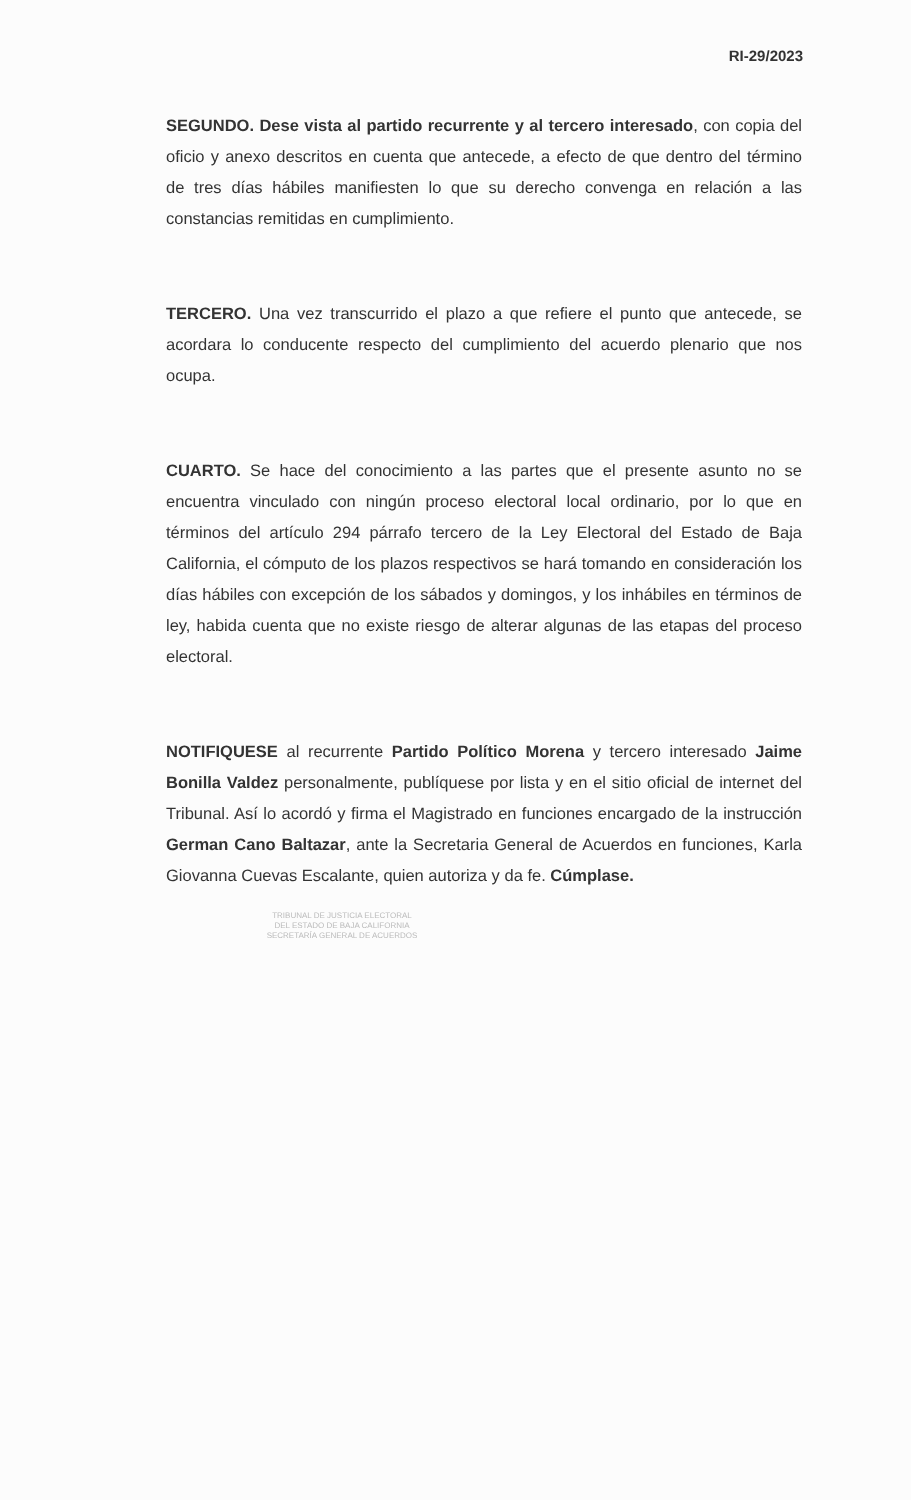RI-29/2023
SEGUNDO. Dese vista al partido recurrente y al tercero interesado, con copia del oficio y anexo descritos en cuenta que antecede, a efecto de que dentro del término de tres días hábiles manifiesten lo que su derecho convenga en relación a las constancias remitidas en cumplimiento.
TERCERO. Una vez transcurrido el plazo a que refiere el punto que antecede, se acordara lo conducente respecto del cumplimiento del acuerdo plenario que nos ocupa.
CUARTO. Se hace del conocimiento a las partes que el presente asunto no se encuentra vinculado con ningún proceso electoral local ordinario, por lo que en términos del artículo 294 párrafo tercero de la Ley Electoral del Estado de Baja California, el cómputo de los plazos respectivos se hará tomando en consideración los días hábiles con excepción de los sábados y domingos, y los inhábiles en términos de ley, habida cuenta que no existe riesgo de alterar algunas de las etapas del proceso electoral.
NOTIFIQUESE al recurrente Partido Político Morena y tercero interesado Jaime Bonilla Valdez personalmente, publíquese por lista y en el sitio oficial de internet del Tribunal. Así lo acordó y firma el Magistrado en funciones encargado de la instrucción German Cano Baltazar, ante la Secretaria General de Acuerdos en funciones, Karla Giovanna Cuevas Escalante, quien autoriza y da fe. Cúmplase.
TRIBUNAL DE JUSTICIA ELECTORAL
DEL ESTADO DE BAJA CALIFORNIA
SECRETARÍA GENERAL DE ACUERDOS